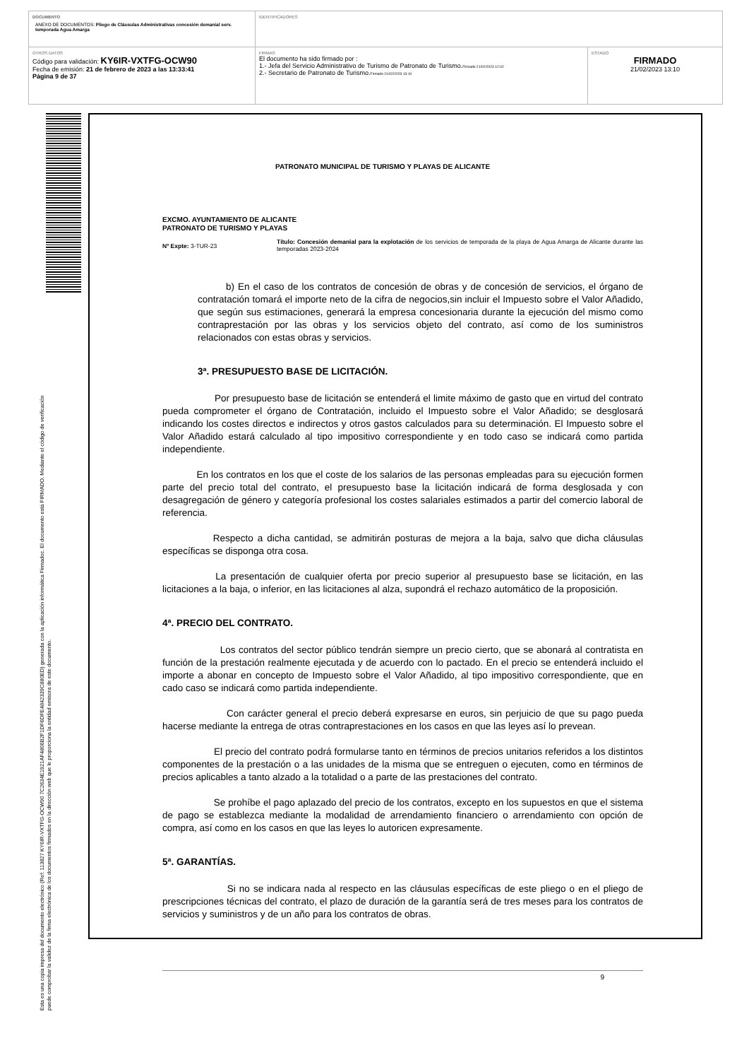| DOCUMENTO ANEXO DE DOCUMENTOS: Pliego de Cláusulas Administrativas concesión demanial serv. temporada Agua Amarga | IDENTIFICADORES | |
| OTROS DATOS Código para validación: KY6IR-VXTFG-OCW90 Fecha de emisión: 21 de febrero de 2023 a las 13:33:41 Página 9 de 37 | FIRMAS El documento ha sido firmado por : 1.- Jefa del Servicio Administrativo de Turismo de Patronato de Turismo. Firmado 21/02/2023 12:02 2.- Secretario de Patronato de Turismo. Firmado 21/02/2023 13:10 | ESTADO FIRMADO 21/02/2023 13:10 |
Esta es una copia impresa del documento electrónico (Ref: 113827 KY6IR-VXTFG-OCW90 7C2634E1921AF4806B2F1DF6DFE4842339C880ED) generada con la aplicación informática Firmadoc. El documento está FIRMADO. Mediante el código de verificación
puede comprobar la validez de la firma electrónica de los documentos firmados en la dirección web que le proporciona la entidad emisora de este documento.
PATRONATO MUNICIPAL DE TURISMO Y PLAYAS DE ALICANTE
EXCMO. AYUNTAMIENTO DE ALICANTE
PATRONATO DE TURISMO Y PLAYAS
Nº Expte: 3-TUR-23
Título: Concesión demanial para la explotación de los servicios de temporada de la playa de Agua Amarga de Alicante durante las temporadas 2023-2024
b) En el caso de los contratos de concesión de obras y de concesión de servicios, el órgano de contratación tomará el importe neto de la cifra de negocios,sin incluir el Impuesto sobre el Valor Añadido, que según sus estimaciones, generará la empresa concesionaria durante la ejecución del mismo como contraprestación por las obras y los servicios objeto del contrato, así como de los suministros relacionados con estas obras y servicios.
3ª. PRESUPUESTO BASE DE LICITACIÓN.
Por presupuesto base de licitación se entenderá el limite máximo de gasto que en virtud del contrato pueda comprometer el órgano de Contratación, incluido el Impuesto sobre el Valor Añadido; se desglosará indicando los costes directos e indirectos y otros gastos calculados para su determinación. El Impuesto sobre el Valor Añadido estará calculado al tipo impositivo correspondiente y en todo caso se indicará como partida independiente.
En los contratos en los que el coste de los salarios de las personas empleadas para su ejecución formen parte del precio total del contrato, el presupuesto base la licitación indicará de forma desglosada y con desagregación de género y categoría profesional los costes salariales estimados a partir del comercio laboral de referencia.
Respecto a dicha cantidad, se admitirán posturas de mejora a la baja, salvo que dicha cláusulas específicas se disponga otra cosa.
La presentación de cualquier oferta por precio superior al presupuesto base se licitación, en las licitaciones a la baja, o inferior, en las licitaciones al alza, supondrá el rechazo automático de la proposición.
4ª. PRECIO DEL CONTRATO.
Los contratos del sector público tendrán siempre un precio cierto, que se abonará al contratista en función de la prestación realmente ejecutada y de acuerdo con lo pactado. En el precio se entenderá incluido el importe a abonar en concepto de Impuesto sobre el Valor Añadido, al tipo impositivo correspondiente, que en cado caso se indicará como partida independiente.
Con carácter general el precio deberá expresarse en euros, sin perjuicio de que su pago pueda hacerse mediante la entrega de otras contraprestaciones en los casos en que las leyes así lo prevean.
El precio del contrato podrá formularse tanto en términos de precios unitarios referidos a los distintos componentes de la prestación o a las unidades de la misma que se entreguen o ejecuten, como en términos de precios aplicables a tanto alzado a la totalidad o a parte de las prestaciones del contrato.
Se prohíbe el pago aplazado del precio de los contratos, excepto en los supuestos en que el sistema de pago se establezca mediante la modalidad de arrendamiento financiero o arrendamiento con opción de compra, así como en los casos en que las leyes lo autoricen expresamente.
5ª. GARANTÍAS.
Si no se indicara nada al respecto en las cláusulas específicas de este pliego o en el pliego de prescripciones técnicas del contrato, el plazo de duración de la garantía será de tres meses para los contratos de servicios y suministros y de un año para los contratos de obras.
9